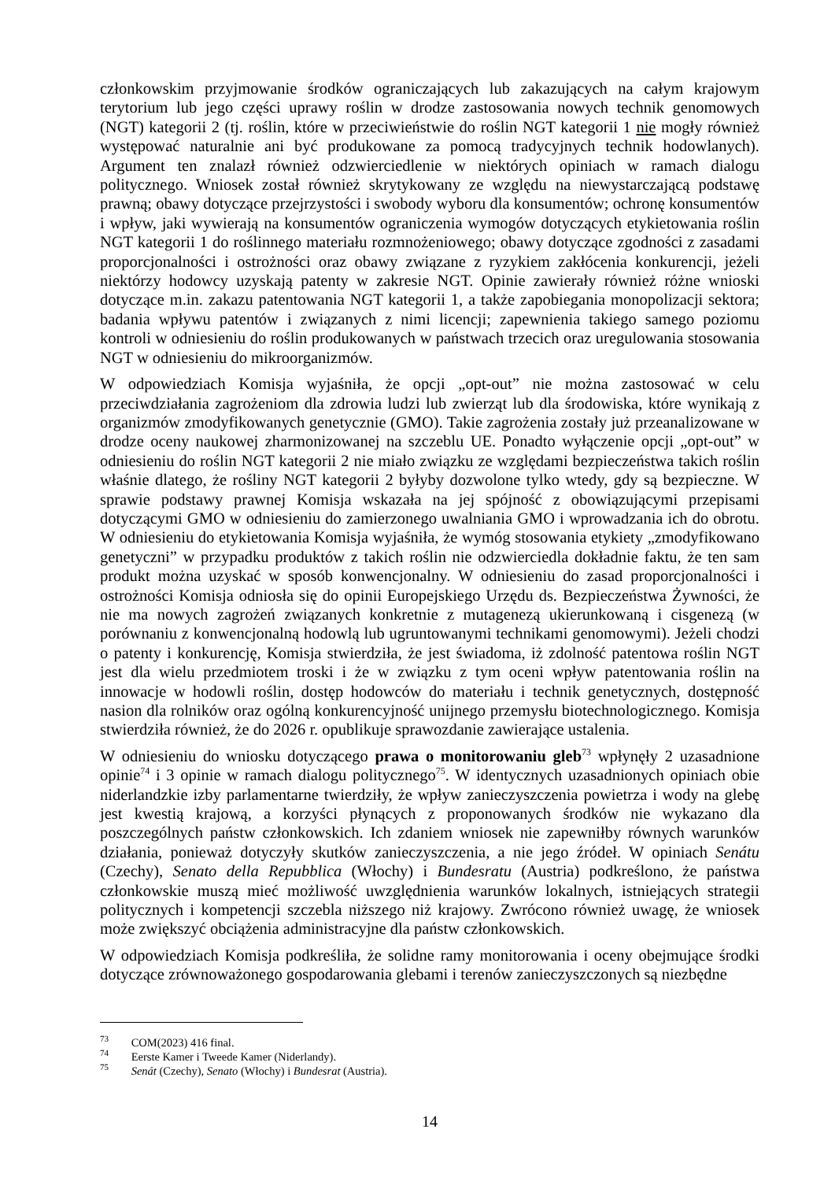członkowskim przyjmowanie środków ograniczających lub zakazujących na całym krajowym terytorium lub jego części uprawy roślin w drodze zastosowania nowych technik genomowych (NGT) kategorii 2 (tj. roślin, które w przeciwieństwie do roślin NGT kategorii 1 nie mogły również występować naturalnie ani być produkowane za pomocą tradycyjnych technik hodowlanych). Argument ten znalazł również odzwierciedlenie w niektórych opiniach w ramach dialogu politycznego. Wniosek został również skrytykowany ze względu na niewystarczającą podstawę prawną; obawy dotyczące przejrzystości i swobody wyboru dla konsumentów; ochronę konsumentów i wpływ, jaki wywierają na konsumentów ograniczenia wymogów dotyczących etykietowania roślin NGT kategorii 1 do roślinnego materiału rozmnożeniowego; obawy dotyczące zgodności z zasadami proporcjonalności i ostrożności oraz obawy związane z ryzykiem zakłócenia konkurencji, jeżeli niektórzy hodowcy uzyskają patenty w zakresie NGT. Opinie zawierały również różne wnioski dotyczące m.in. zakazu patentowania NGT kategorii 1, a także zapobiegania monopolizacji sektora; badania wpływu patentów i związanych z nimi licencji; zapewnienia takiego samego poziomu kontroli w odniesieniu do roślin produkowanych w państwach trzecich oraz uregulowania stosowania NGT w odniesieniu do mikroorganizmów.
W odpowiedziach Komisja wyjaśniła, że opcji „opt-out” nie można zastosować w celu przeciwdziałania zagrożeniom dla zdrowia ludzi lub zwierząt lub dla środowiska, które wynikają z organizmów zmodyfikowanych genetycznie (GMO). Takie zagrożenia zostały już przeanalizowane w drodze oceny naukowej zharmonizowanej na szczeblu UE. Ponadto wyłączenie opcji „opt-out” w odniesieniu do roślin NGT kategorii 2 nie miało związku ze względami bezpieczeństwa takich roślin właśnie dlatego, że rośliny NGT kategorii 2 byłyby dozwolone tylko wtedy, gdy są bezpieczne. W sprawie podstawy prawnej Komisja wskazała na jej spójność z obowiązującymi przepisami dotyczącymi GMO w odniesieniu do zamierzonego uwalniania GMO i wprowadzania ich do obrotu. W odniesieniu do etykietowania Komisja wyjaśniła, że wymóg stosowania etykiety „zmodyfikowano genetyczni” w przypadku produktów z takich roślin nie odzwierciedla dokładnie faktu, że ten sam produkt można uzyskać w sposób konwencjonalny. W odniesieniu do zasad proporcjonalności i ostrożności Komisja odniosła się do opinii Europejskiego Urzędu ds. Bezpieczeństwa Żywności, że nie ma nowych zagrożeń związanych konkretnie z mutagenezą ukierunkowaną i cisgenezą (w porównaniu z konwencjonalną hodowlą lub ugruntowanymi technikami genomowymi). Jeżeli chodzi o patenty i konkurencję, Komisja stwierdziła, że jest świadoma, iż zdolność patentowa roślin NGT jest dla wielu przedmiotem troski i że w związku z tym oceni wpływ patentowania roślin na innowacje w hodowli roślin, dostęp hodowców do materiału i technik genetycznych, dostępność nasion dla rolników oraz ogólną konkurencyjność unijnego przemysłu biotechnologicznego. Komisja stwierdziła również, że do 2026 r. opublikuje sprawozdanie zawierające ustalenia.
W odniesieniu do wniosku dotyczącego prawa o monitorowaniu gleb<sup>73</sup> wpłynęły 2 uzasadnione opinie<sup>74</sup> i 3 opinie w ramach dialogu politycznego<sup>75</sup>. W identycznych uzasadnionych opiniach obie niderlandzkie izby parlamentarne twierdziły, że wpływ zanieczyszczenia powietrza i wody na glebę jest kwestią krajową, a korzyści płynących z proponowanych środków nie wykazano dla poszczególnych państw członkowskich. Ich zdaniem wniosek nie zapewniłby równych warunków działania, ponieważ dotyczyły skutków zanieczyszczenia, a nie jego źródeł. W opiniach Senátu (Czechy), Senato della Repubblica (Włochy) i Bundesratu (Austria) podkreślono, że państwa członkowskie muszą mieć możliwość uwzględnienia warunków lokalnych, istniejących strategii politycznych i kompetencji szczebla niższego niż krajowy. Zwrócono również uwagę, że wniosek może zwiększyć obciążenia administracyjne dla państw członkowskich.
W odpowiedziach Komisja podkreśliła, że solidne ramy monitorowania i oceny obejmujące środki dotyczące zrównoważonego gospodarowania glebami i terenów zanieczyszczonych są niezbędne
<sup>73</sup> COM(2023) 416 final.
<sup>74</sup> Eerste Kamer i Tweede Kamer (Niderlandy).
<sup>75</sup> Senát (Czechy), Senato (Włochy) i Bundesrat (Austria).
14